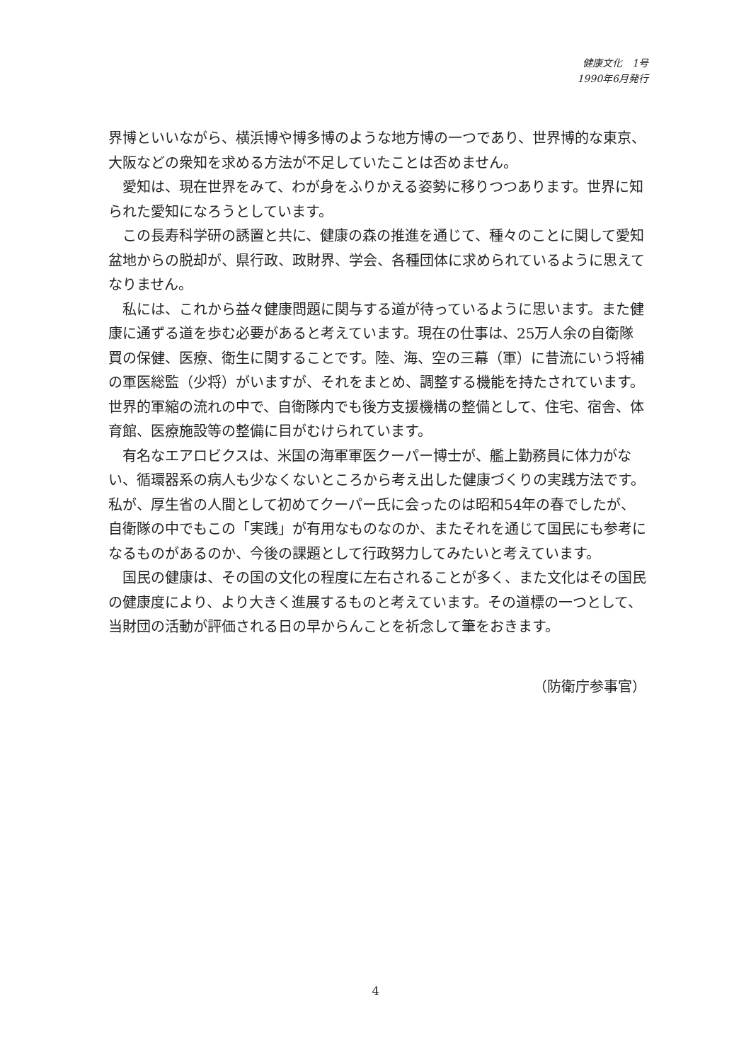健康文化　1号
1990年6月発行
界博といいながら、横浜博や博多博のような地方博の一つであり、世界博的な東京、大阪などの衆知を求める方法が不足していたことは否めません。
愛知は、現在世界をみて、わが身をふりかえる姿勢に移りつつあります。世界に知られた愛知になろうとしています。
この長寿科学研の誘置と共に、健康の森の推進を通じて、種々のことに関して愛知盆地からの脱却が、県行政、政財界、学会、各種団体に求められているように思えてなりません。
私には、これから益々健康問題に関与する道が待っているように思います。また健康に通ずる道を歩む必要があると考えています。現在の仕事は、25万人余の自衛隊買の保健、医療、衛生に関することです。陸、海、空の三幕（軍）に昔流にいう将補の軍医総監（少将）がいますが、それをまとめ、調整する機能を持たされています。世界的軍縮の流れの中で、自衛隊内でも後方支援機構の整備として、住宅、宿舎、体育館、医療施設等の整備に目がむけられています。
有名なエアロビクスは、米国の海軍軍医クーパー博士が、艦上勤務員に体力がない、循環器系の病人も少なくないところから考え出した健康づくりの実践方法です。私が、厚生省の人間として初めてクーパー氏に会ったのは昭和54年の春でしたが、自衛隊の中でもこの「実践」が有用なものなのか、またそれを通じて国民にも参考になるものがあるのか、今後の課題として行政努力してみたいと考えています。
国民の健康は、その国の文化の程度に左右されることが多く、また文化はその国民の健康度により、より大きく進展するものと考えています。その道標の一つとして、当財団の活動が評価される日の早からんことを祈念して筆をおきます。
（防衛庁参事官）
4